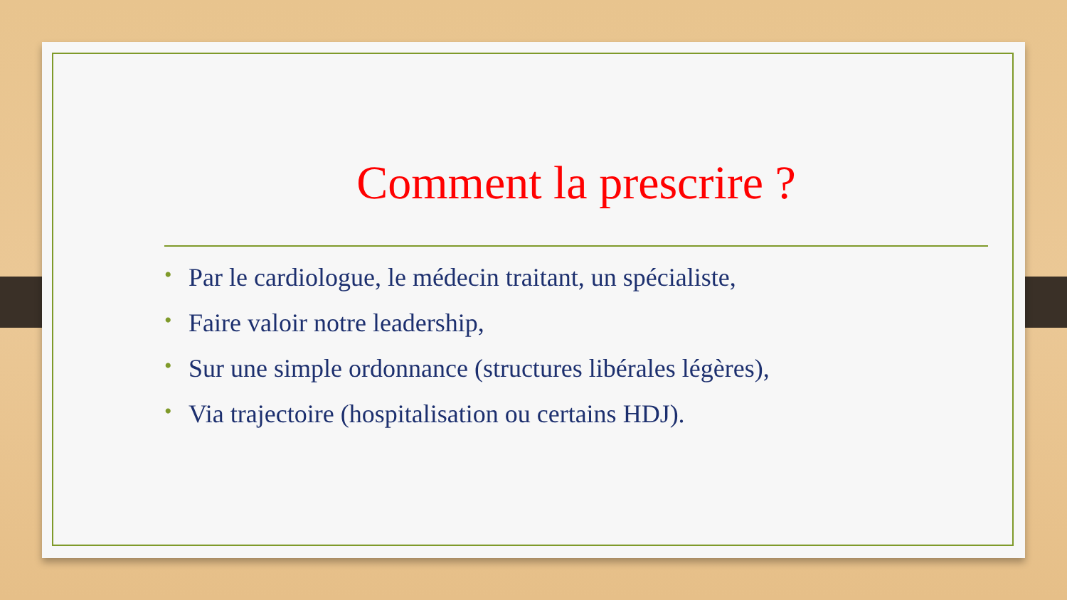Comment la prescrire ?
• Par le cardiologue, le médecin traitant, un spécialiste,
• Faire valoir notre leadership,
• Sur une simple ordonnance (structures libérales légères),
• Via trajectoire (hospitalisation ou certains HDJ).